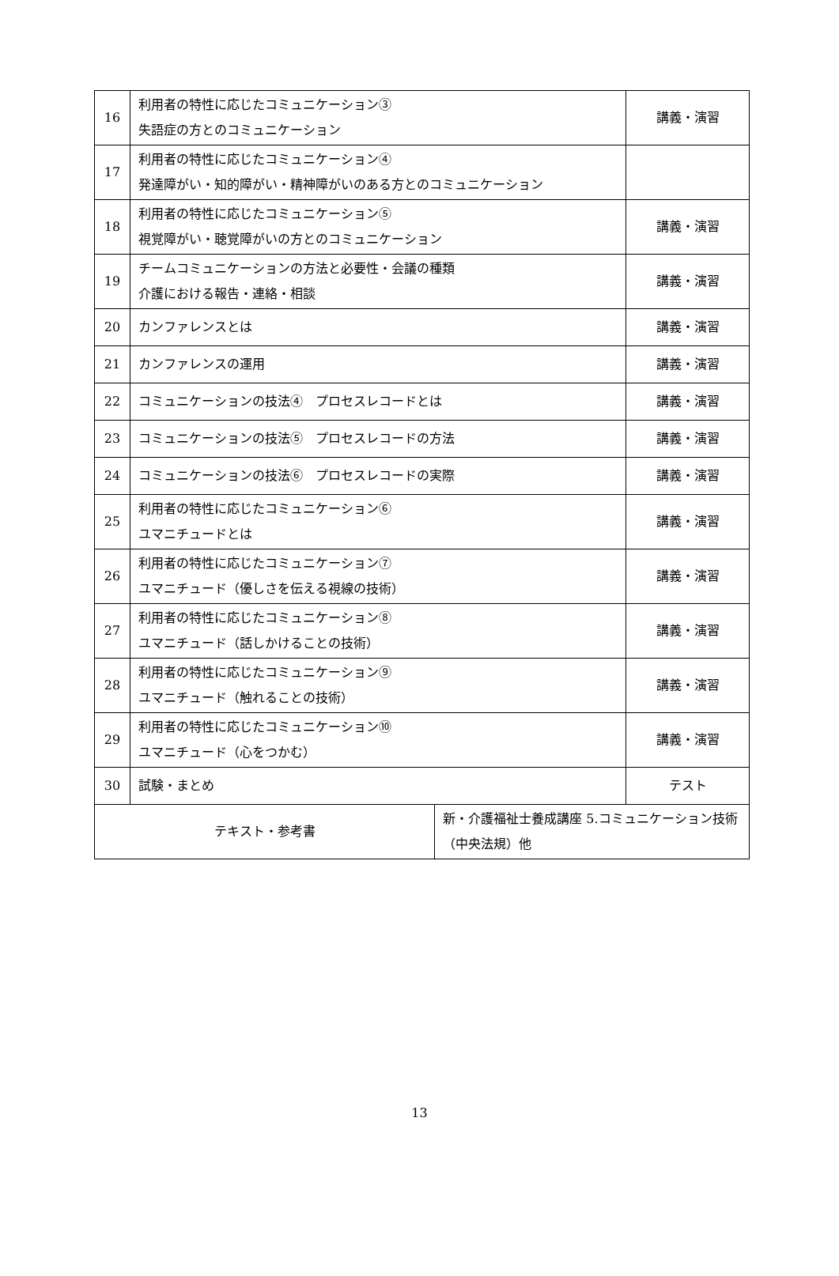| 16 | 利用者の特性に応じたコミュニケーション③ 失語症の方とのコミュニケーション | | 講義・演習 |
| 17 | 利用者の特性に応じたコミュニケーション④ 発達障がい・知的障がい・精神障がいのある方とのコミュニケーション | | |
| 18 | 利用者の特性に応じたコミュニケーション⑤ 視覚障がい・聴覚障がいの方とのコミュニケーション | | 講義・演習 |
| 19 | チームコミュニケーションの方法と必要性・会議の種類 介護における報告・連絡・相談 | | 講義・演習 |
| 20 | カンファレンスとは | | 講義・演習 |
| 21 | カンファレンスの運用 | | 講義・演習 |
| 22 | コミュニケーションの技法④ プロセスレコードとは | | 講義・演習 |
| 23 | コミュニケーションの技法⑤ プロセスレコードの方法 | | 講義・演習 |
| 24 | コミュニケーションの技法⑥ プロセスレコードの実際 | | 講義・演習 |
| 25 | 利用者の特性に応じたコミュニケーション⑥ ユマニチュードとは | | 講義・演習 |
| 26 | 利用者の特性に応じたコミュニケーション⑦ ユマニチュード（優しさを伝える視線の技術） | | 講義・演習 |
| 27 | 利用者の特性に応じたコミュニケーション⑧ ユマニチュード（話しかけることの技術） | | 講義・演習 |
| 28 | 利用者の特性に応じたコミュニケーション⑨ ユマニチュード（触れることの技術） | | 講義・演習 |
| 29 | 利用者の特性に応じたコミュニケーション⑩ ユマニチュード（心をつかむ） | | 講義・演習 |
| 30 | 試験・まとめ | | テスト |
| テキスト・参考書 | | 新・介護福祉士養成講座 5.コミュニケーション技術（中央法規）他 | |
13